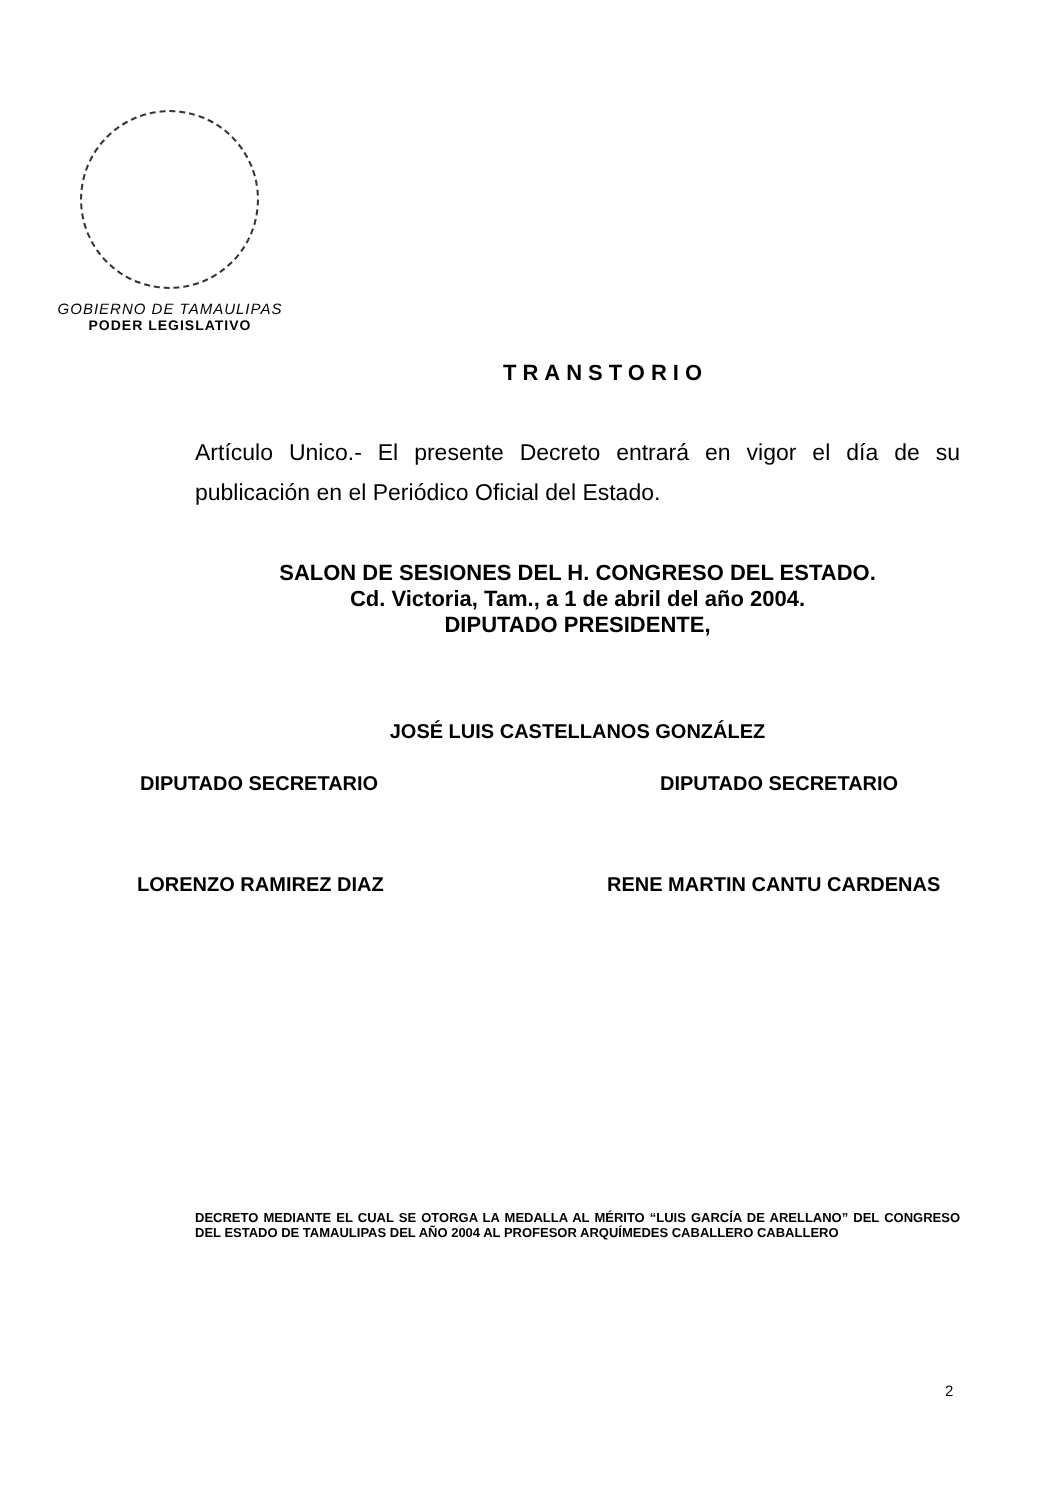GOBIERNO DE TAMAULIPAS
PODER LEGISLATIVO
TRANSTORIO
Artículo Unico.- El presente Decreto entrará en vigor el día de su publicación en el Periódico Oficial del Estado.
SALON DE SESIONES DEL H. CONGRESO DEL ESTADO.
Cd. Victoria, Tam., a 1 de abril del año 2004.
DIPUTADO PRESIDENTE,
JOSÉ LUIS CASTELLANOS GONZÁLEZ
DIPUTADO SECRETARIO DIPUTADO SECRETARIO
LORENZO RAMIREZ DIAZ RENE MARTIN CANTU CARDENAS
DECRETO MEDIANTE EL CUAL SE OTORGA LA MEDALLA AL MÉRITO “LUIS GARCÍA DE ARELLANO” DEL CONGRESO DEL ESTADO DE TAMAULIPAS DEL AÑO 2004 AL PROFESOR ARQUÍMEDES CABALLERO CABALLERO
2